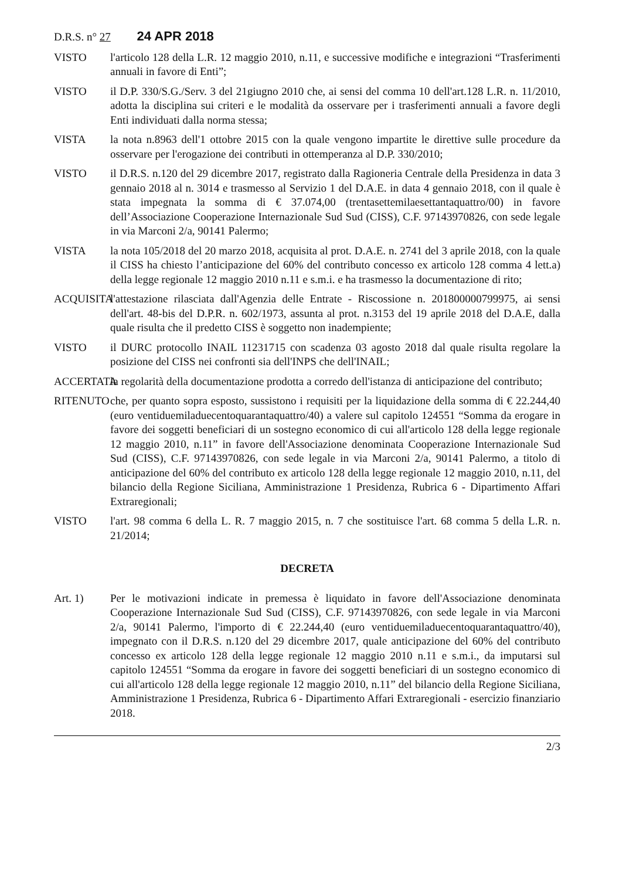D.R.S. n° 27 24 APR 2018
VISTO l'articolo 128 della L.R. 12 maggio 2010, n.11, e successive modifiche e integrazioni “Trasferimenti annuali in favore di Enti”;
VISTO il D.P. 330/S.G./Serv. 3 del 21giugno 2010 che, ai sensi del comma 10 dell'art.128 L.R. n. 11/2010, adotta la disciplina sui criteri e le modalità da osservare per i trasferimenti annuali a favore degli Enti individuati dalla norma stessa;
VISTA la nota n.8963 dell'1 ottobre 2015 con la quale vengono impartite le direttive sulle procedure da osservare per l'erogazione dei contributi in ottemperanza al D.P. 330/2010;
VISTO il D.R.S. n.120 del 29 dicembre 2017, registrato dalla Ragioneria Centrale della Presidenza in data 3 gennaio 2018 al n. 3014 e trasmesso al Servizio 1 del D.A.E. in data 4 gennaio 2018, con il quale è stata impegnata la somma di € 37.074,00 (trentasettemilaesettantaquattro/00) in favore dell’Associazione Cooperazione Internazionale Sud Sud (CISS), C.F. 97143970826, con sede legale in via Marconi 2/a, 90141 Palermo;
VISTA la nota 105/2018 del 20 marzo 2018, acquisita al prot. D.A.E. n. 2741 del 3 aprile 2018, con la quale il CISS ha chiesto l’anticipazione del 60% del contributo concesso ex articolo 128 comma 4 lett.a) della legge regionale 12 maggio 2010 n.11 e s.m.i. e ha trasmesso la documentazione di rito;
ACQUISITA
l'attestazione rilasciata dall'Agenzia delle Entrate - Riscossione n. 201800000799975, ai sensi dell'art. 48-bis del D.P.R. n. 602/1973, assunta al prot. n.3153 del 19 aprile 2018 del D.A.E, dalla quale risulta che il predetto CISS è soggetto non inadempiente;
VISTO il DURC protocollo INAIL 11231715 con scadenza 03 agosto 2018 dal quale risulta regolare la posizione del CISS nei confronti sia dell'INPS che dell'INAIL;
ACCERTATA
la regolarità della documentazione prodotta a corredo dell'istanza di anticipazione del contributo;
RITENUTO che, per quanto sopra esposto, sussistono i requisiti per la liquidazione della somma di € 22.244,40 (euro ventiduemiladuecentoquarantaquattro/40) a valere sul capitolo 124551 “Somma da erogare in favore dei soggetti beneficiari di un sostegno economico di cui all'articolo 128 della legge regionale 12 maggio 2010, n.11” in favore dell'Associazione denominata Cooperazione Internazionale Sud Sud (CISS), C.F. 97143970826, con sede legale in via Marconi 2/a, 90141 Palermo, a titolo di anticipazione del 60% del contributo ex articolo 128 della legge regionale 12 maggio 2010, n.11, del bilancio della Regione Siciliana, Amministrazione 1 Presidenza, Rubrica 6 - Dipartimento Affari Extraregionali;
VISTO l'art. 98 comma 6 della L. R. 7 maggio 2015, n. 7 che sostituisce l'art. 68 comma 5 della L.R. n. 21/2014;
DECRETA
Art. 1) Per le motivazioni indicate in premessa è liquidato in favore dell'Associazione denominata Cooperazione Internazionale Sud Sud (CISS), C.F. 97143970826, con sede legale in via Marconi 2/a, 90141 Palermo, l'importo di € 22.244,40 (euro ventiduemiladuecentoquarantaquattro/40), impegnato con il D.R.S. n.120 del 29 dicembre 2017, quale anticipazione del 60% del contributo concesso ex articolo 128 della legge regionale 12 maggio 2010 n.11 e s.m.i., da imputarsi sul capitolo 124551 “Somma da erogare in favore dei soggetti beneficiari di un sostegno economico di cui all'articolo 128 della legge regionale 12 maggio 2010, n.11” del bilancio della Regione Siciliana, Amministrazione 1 Presidenza, Rubrica 6 - Dipartimento Affari Extraregionali - esercizio finanziario 2018.
2/3